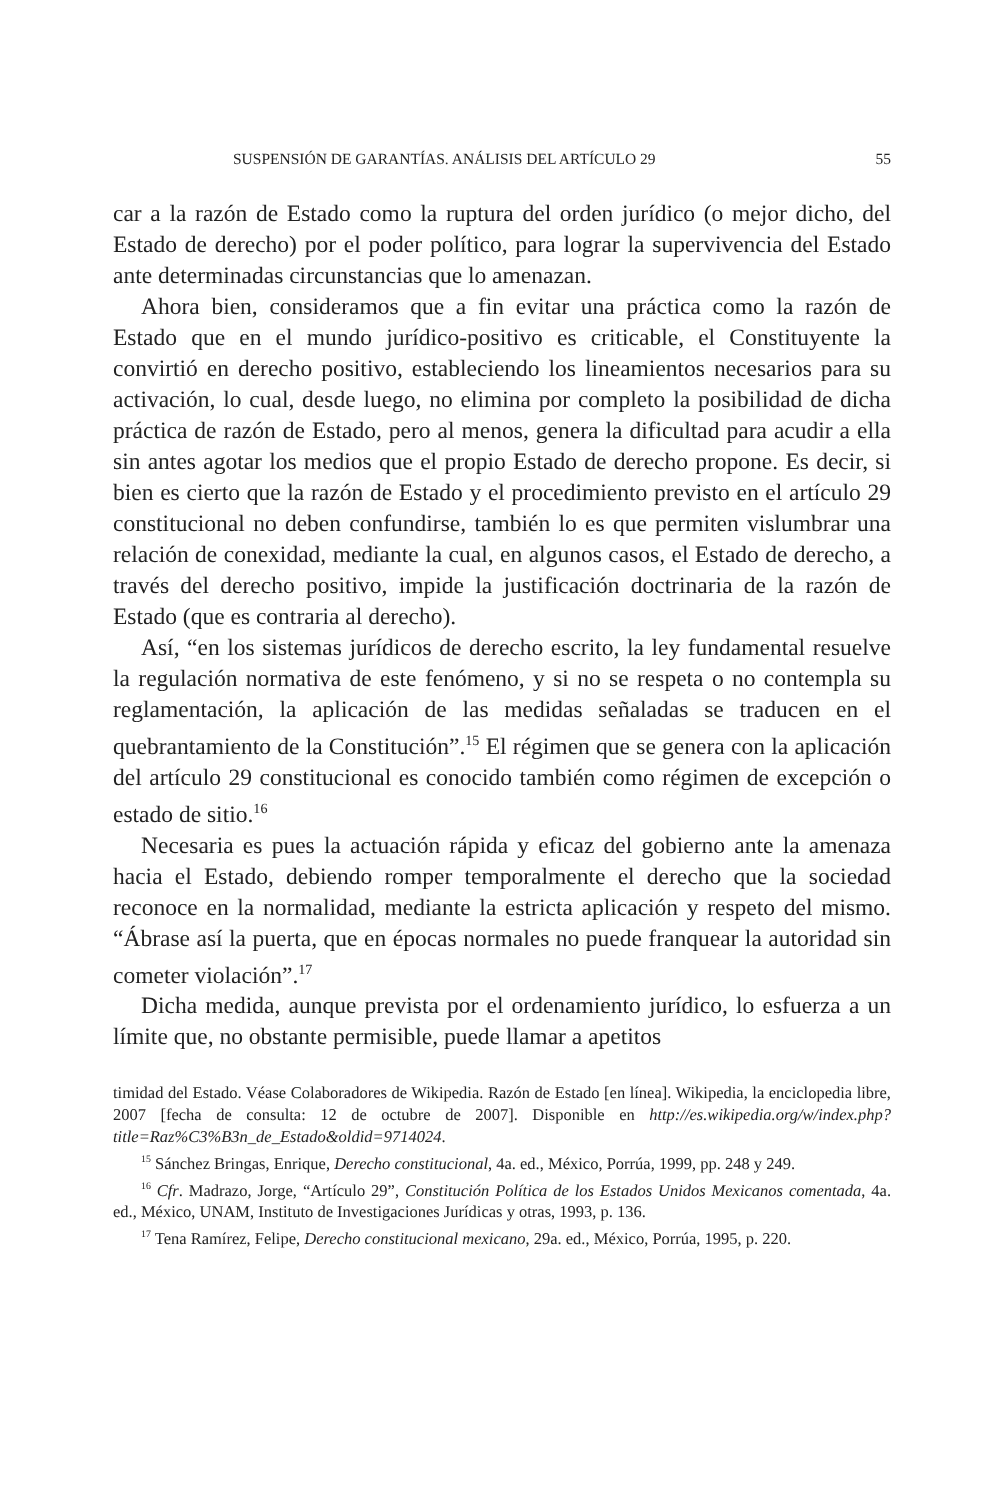SUSPENSIÓN DE GARANTÍAS. ANÁLISIS DEL ARTÍCULO 29 55
car a la razón de Estado como la ruptura del orden jurídico (o mejor dicho, del Estado de derecho) por el poder político, para lograr la supervivencia del Estado ante determinadas circunstancias que lo amenazan.
Ahora bien, consideramos que a fin evitar una práctica como la razón de Estado que en el mundo jurídico-positivo es criticable, el Constituyente la convirtió en derecho positivo, estableciendo los lineamientos necesarios para su activación, lo cual, desde luego, no elimina por completo la posibilidad de dicha práctica de razón de Estado, pero al menos, genera la dificultad para acudir a ella sin antes agotar los medios que el propio Estado de derecho propone. Es decir, si bien es cierto que la razón de Estado y el procedimiento previsto en el artículo 29 constitucional no deben confundirse, también lo es que permiten vislumbrar una relación de conexidad, mediante la cual, en algunos casos, el Estado de derecho, a través del derecho positivo, impide la justificación doctrinaria de la razón de Estado (que es contraria al derecho).
Así, “en los sistemas jurídicos de derecho escrito, la ley fundamental resuelve la regulación normativa de este fenómeno, y si no se respeta o no contempla su reglamentación, la aplicación de las medidas señaladas se traducen en el quebrantamiento de la Constitución”.<sup>15</sup> El régimen que se genera con la aplicación del artículo 29 constitucional es conocido también como régimen de excepción o estado de sitio.<sup>16</sup>
Necesaria es pues la actuación rápida y eficaz del gobierno ante la amenaza hacia el Estado, debiendo romper temporalmente el derecho que la sociedad reconoce en la normalidad, mediante la estricta aplicación y respeto del mismo. “Ábrase así la puerta, que en épocas normales no puede franquear la autoridad sin cometer violación”.<sup>17</sup>
Dicha medida, aunque prevista por el ordenamiento jurídico, lo esfuerza a un límite que, no obstante permisible, puede llamar a apetitos
timidad del Estado. Véase Colaboradores de Wikipedia. Razón de Estado [en línea]. Wikipedia, la enciclopedia libre, 2007 [fecha de consulta: 12 de octubre de 2007]. Disponible en http://es.wikipedia.org/w/index.php?title=Raz%C3%B3n_de_Estado&oldid=9714024.
<sup>15</sup> Sánchez Bringas, Enrique, Derecho constitucional, 4a. ed., México, Porrúa, 1999, pp. 248 y 249.
<sup>16</sup> Cfr. Madrazo, Jorge, “Artículo 29”, Constitución Política de los Estados Unidos Mexicanos comentada, 4a. ed., México, UNAM, Instituto de Investigaciones Jurídicas y otras, 1993, p. 136.
<sup>17</sup> Tena Ramírez, Felipe, Derecho constitucional mexicano, 29a. ed., México, Porrúa, 1995, p. 220.